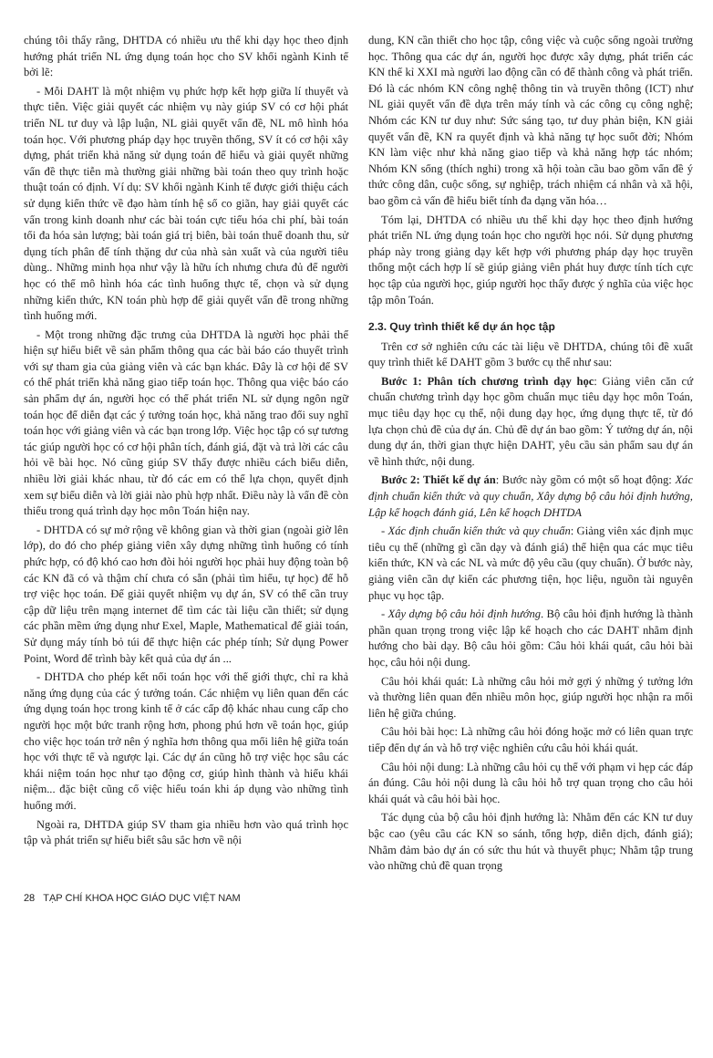chúng tôi thấy rằng, DHTDA có nhiều ưu thế khi dạy học theo định hướng phát triển NL ứng dụng toán học cho SV khối ngành Kinh tế bởi lẽ:
- Mỗi DAHT là một nhiệm vụ phức hợp kết hợp giữa lí thuyết và thực tiễn. Việc giải quyết các nhiệm vụ này giúp SV có cơ hội phát triển NL tư duy và lập luận, NL giải quyết vấn đề, NL mô hình hóa toán học. Với phương pháp dạy học truyền thống, SV ít có cơ hội xây dựng, phát triển khả năng sử dụng toán để hiểu và giải quyết những vấn đề thực tiễn mà thường giải những bài toán theo quy trình hoặc thuật toán có định. Ví dụ: SV khối ngành Kinh tế được giới thiệu cách sử dụng kiến thức về đạo hàm tính hệ số co giãn, hay giải quyết các vấn trong kinh doanh như các bài toán cực tiểu hóa chi phí, bài toán tối đa hóa sản lượng; bài toán giá trị biên, bài toán thuế doanh thu, sử dụng tích phân để tính thặng dư của nhà sản xuất và của người tiêu dùng.. Những minh họa như vậy là hữu ích nhưng chưa đủ để người học có thể mô hình hóa các tình huống thực tế, chọn và sử dụng những kiến thức, KN toán phù hợp để giải quyết vấn đề trong những tình huống mới.
- Một trong những đặc trưng của DHTDA là người học phải thể hiện sự hiểu biết về sản phẩm thông qua các bài báo cáo thuyết trình với sự tham gia của giảng viên và các bạn khác. Đây là cơ hội để SV có thể phát triển khả năng giao tiếp toán học. Thông qua việc báo cáo sản phẩm dự án, người học có thể phát triển NL sử dụng ngôn ngữ toán học để diễn đạt các ý tưởng toán học, khả năng trao đổi suy nghĩ toán học với giảng viên và các bạn trong lớp. Việc học tập có sự tương tác giúp người học có cơ hội phân tích, đánh giá, đặt và trả lời các câu hỏi về bài học. Nó cũng giúp SV thấy được nhiều cách biểu diễn, nhiều lời giải khác nhau, từ đó các em có thể lựa chọn, quyết định xem sự biểu diễn và lời giải nào phù hợp nhất. Điều này là vấn đề còn thiếu trong quá trình dạy học môn Toán hiện nay.
- DHTDA có sự mở rộng về không gian và thời gian (ngoài giờ lên lớp), do đó cho phép giảng viên xây dựng những tình huống có tính phức hợp, có độ khó cao hơn đòi hỏi người học phải huy động toàn bộ các KN đã có và thậm chí chưa có sẵn (phải tìm hiểu, tự học) để hỗ trợ việc học toán. Để giải quyết nhiệm vụ dự án, SV có thể cần truy cập dữ liệu trên mạng internet để tìm các tài liệu cần thiết; sử dụng các phần mềm ứng dụng như Exel, Maple, Mathematical để giải toán, Sử dụng máy tính bỏ túi để thực hiện các phép tính; Sử dụng Power Point, Word để trình bày kết quả của dự án ...
- DHTDA cho phép kết nối toán học với thế giới thực, chỉ ra khả năng ứng dụng của các ý tưởng toán. Các nhiệm vụ liên quan đến các ứng dụng toán học trong kinh tế ở các cấp độ khác nhau cung cấp cho người học một bức tranh rộng hơn, phong phú hơn về toán học, giúp cho việc học toán trở nên ý nghĩa hơn thông qua mối liên hệ giữa toán học với thực tế và ngược lại. Các dự án cũng hỗ trợ việc học sâu các khái niệm toán học như tạo động cơ, giúp hình thành và hiểu khái niệm... đặc biệt cũng cố việc hiểu toán khi áp dụng vào những tình huống mới.
Ngoài ra, DHTDA giúp SV tham gia nhiều hơn vào quá trình học tập và phát triển sự hiểu biết sâu sắc hơn về nội
dung, KN cần thiết cho học tập, công việc và cuộc sống ngoài trường học. Thông qua các dự án, người học được xây dựng, phát triển các KN thế kỉ XXI mà người lao động cần có để thành công và phát triển. Đó là các nhóm KN công nghệ thông tin và truyền thông (ICT) như NL giải quyết vấn đề dựa trên máy tính và các công cụ công nghệ; Nhóm các KN tư duy như: Sức sáng tạo, tư duy phản biện, KN giải quyết vấn đề, KN ra quyết định và khả năng tự học suốt đời; Nhóm KN làm việc như khả năng giao tiếp và khả năng hợp tác nhóm; Nhóm KN sống (thích nghi) trong xã hội toàn cầu bao gồm vấn đề ý thức công dân, cuộc sống, sự nghiệp, trách nhiệm cá nhân và xã hội, bao gồm cả vấn đề hiểu biết tính đa dạng văn hóa…
Tóm lại, DHTDA có nhiều ưu thế khi dạy học theo định hướng phát triển NL ứng dụng toán học cho người học nói. Sử dụng phương pháp này trong giảng dạy kết hợp với phương pháp dạy học truyền thống một cách hợp lí sẽ giúp giảng viên phát huy được tính tích cực học tập của người học, giúp người học thấy được ý nghĩa của việc học tập môn Toán.
2.3. Quy trình thiết kế dự án học tập
Trên cơ sở nghiên cứu các tài liệu về DHTDA, chúng tôi đề xuất quy trình thiết kế DAHT gồm 3 bước cụ thể như sau:
Bước 1: Phân tích chương trình dạy học: Giảng viên căn cứ chuẩn chương trình dạy học gồm chuẩn mục tiêu dạy học môn Toán, mục tiêu dạy học cụ thể, nội dung dạy học, ứng dụng thực tế, từ đó lựa chọn chủ đề của dự án. Chủ đề dự án bao gồm: Ý tưởng dự án, nội dung dự án, thời gian thực hiện DAHT, yêu cầu sản phẩm sau dự án về hình thức, nội dung.
Bước 2: Thiết kế dự án: Bước này gồm có một số hoạt động: Xác định chuẩn kiến thức và quy chuẩn, Xây dựng bộ câu hỏi định hướng, Lập kế hoạch đánh giá, Lên kế hoạch DHTDA
- Xác định chuẩn kiến thức và quy chuẩn: Giảng viên xác định mục tiêu cụ thể (những gì cần dạy và đánh giá) thể hiện qua các mục tiêu kiến thức, KN và các NL và mức độ yêu cầu (quy chuẩn). Ở bước này, giảng viên cần dự kiến các phương tiện, học liệu, nguồn tài nguyên phục vụ học tập.
- Xây dựng bộ câu hỏi định hướng. Bộ câu hỏi định hướng là thành phần quan trọng trong việc lập kế hoạch cho các DAHT nhằm định hướng cho bài dạy. Bộ câu hỏi gồm: Câu hỏi khái quát, câu hỏi bài học, câu hỏi nội dung.
Câu hỏi khái quát: Là những câu hỏi mở gợi ý những ý tưởng lớn và thường liên quan đến nhiều môn học, giúp người học nhận ra mối liên hệ giữa chúng.
Câu hỏi bài học: Là những câu hỏi đóng hoặc mở có liên quan trực tiếp đến dự án và hỗ trợ việc nghiên cứu câu hỏi khái quát.
Câu hỏi nội dung: Là những câu hỏi cụ thể với phạm vi hẹp các đáp án đúng. Câu hỏi nội dung là câu hỏi hỗ trợ quan trọng cho câu hỏi khái quát và câu hỏi bài học.
Tác dụng của bộ câu hỏi định hướng là: Nhằm đến các KN tư duy bậc cao (yêu cầu các KN so sánh, tổng hợp, diễn dịch, đánh giá); Nhằm đảm bảo dự án có sức thu hút và thuyết phục; Nhằm tập trung vào những chủ đề quan trọng
28 TẠP CHÍ KHOA HỌC GIÁO DỤC VIỆT NAM